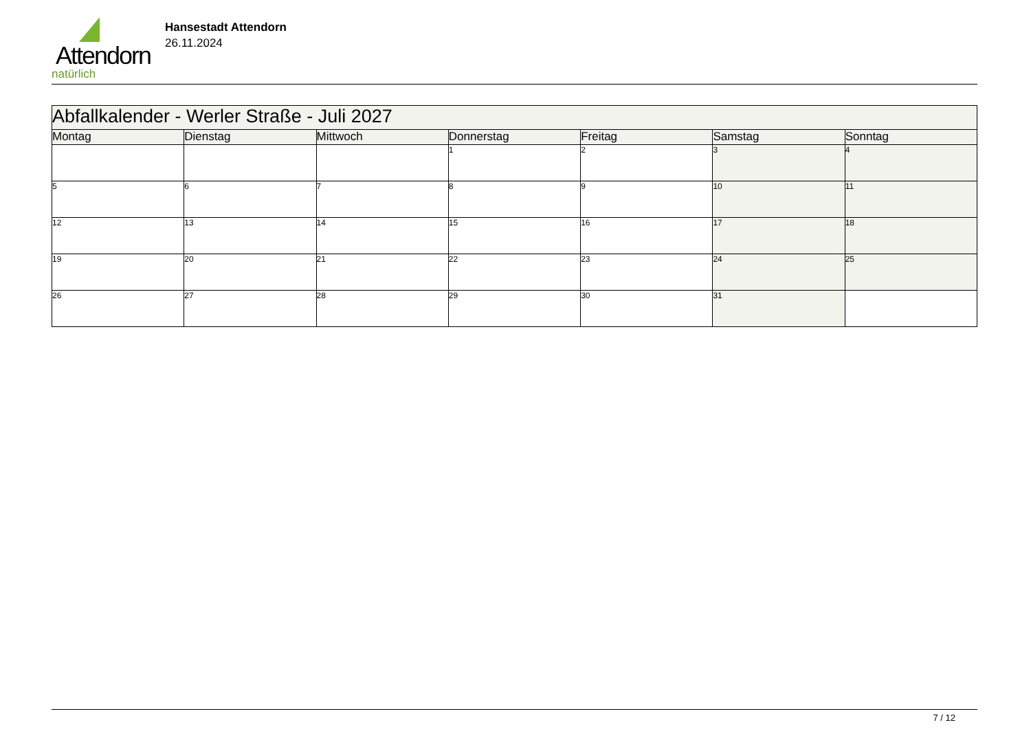Attendorn
natürlich
Hansestadt Attendorn
26.11.2024
| Abfallkalender - Werler Straße - Juli 2027 | | | | | | |
| Montag | Dienstag | Mittwoch | Donnerstag | Freitag | Samstag | Sonntag |
| | | | 1 | 2 | 3 | 4 |
| 5 | 6 | 7 | 8 | 9 | 10 | 11 |
| 12 | 13 | 14 | 15 | 16 | 17 | 18 |
| 19 | 20 | 21 | 22 | 23 | 24 | 25 |
| 26 | 27 | 28 | 29 | 30 | 31 | |
7 / 12